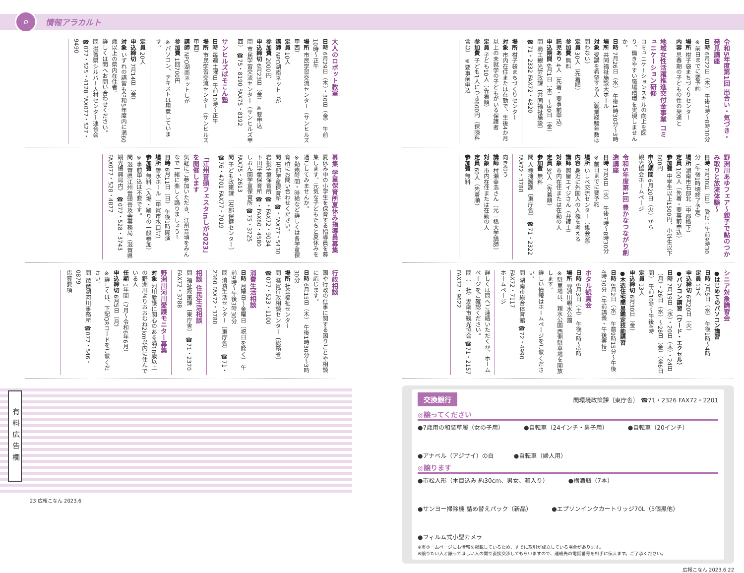⌕
情報アラカルト
場所 柑子袋まちづくりセンター
対象 市内在住または在勤で、生後4か月以上の未就学の子どもがいる保護者
定員 子ども10人（先着順）
参加費 子ども1人につき600円（保険料含む） ※要事前申込
地域女性活躍推進交付金事業 コミュニケーション研修
コミュニケーションスキルの向上を図り、働きやすい職場環境を実現しませんか。
日時 7月26日（水） 午後1時30分～3時
場所 共同福祉施設大ホール
対象 受講を希望する人（就業経験年数は問わない）
定員 30人（先着順）
参加費 無料
託児あり 4人（先着・要事前申込）
申込期間 6月1日（木）～30日（金）
問 商工観光労政課〔共同福祉施設〕 ☎71・2332 FAX72・4820
令和5年度第1回 出合い・気づき・発見講座
日時 6月22日（木） 午後7時～8時30分 ※前日までに要予約
場所 柑子袋まちづくりセンター
内容 思春期の子どもの性の発達と
向き合う
講師 村瀬幸浩さん（元一橋大学講師）
対象 市内在住または在勤の人
定員 60人（先着順）
参加費 無料
令和5年度第1回 豊かなつながり創造講座
日時 7月4日（火） 午後7時～8時30分 ※前日までに要予約
場所 いしべ交流センター（集会室）
内容 身近に外国人の人権を考える
講師 照屋エイジさん（弁護士）
対象 市内在住または在勤の人
定員 30人（先着順）
参加費 無料
問 人権擁護課〔東庁舎〕 ☎71・2322 FAX72・3788
野洲川あゆフェア～親子で鮎のつかみ取りと放流体験～
日時 7月30日（日） 受付：午前9時30分（午後1時頃終了予定）
場所 湖南市石部北（中郡橋下）
定員 100人（先着・要事前申込）
参加費 中学生以上1500円、小学生以下800円
申込期間 6月20日（火）から
観光協会ホームページ
詳しくは問へご連絡いただくか、ホームページをご確認ください。
問（一社）湖南市観光協会 ☎71・2157 FAX72・9622
ホタル観賞会
日時 6月3日（土） 午後7時～9時
場所 野洲川親水公園
※駐車場は、親水公園西側駐車場を開放します。
詳しい情報はホームページをご覧ください。
問 湖南市総合体育館 ☎72・4990 FAX72・7117
ホームページ
シニア対象講習会
●はじめてのパソコン講習
日時 7月5日（水） 午後1時～4時
定員 13人
申込締切 6月20日（火）
●パソコン講習（ワード・エクセル）
日時 7月19日（水）・20日（木）・24日（月）・26日（水）～28日（金）（全6日間） 午前10時～午後4時
定員 13人
申込締切 6月30日（金）
●木造住宅簡易鑑定技能講習
日時 8月2日（水） 午前9時15分～午後4時30分（午前講義・午後実技）
交換銀行 問環境政策課〔東庁舎〕 ☎71・2326 FAX72・2201
◎譲ってください
●7歳用の和装草履（女の子用） ●自転車（24インチ・男子用） ●自転車（20インチ） ●アナベル（アジサイ）の白 ●自転車（婦人用）
◎譲ります
●市松人形（木目込み 約30cm、男女、箱入り） ●梅酒瓶（7本） ●サンヨー掃除機 詰め替えパック（新品） ●エプソンインクカートリッジ70L（5個黒他） ●フィルム式小型カメラ
※市ホームページにも情報を掲載しているため、すでに取引が成立している場合があります。
※譲りたい人と譲ってほしい人の間で直接交渉してもらいますので、連絡先の電話番号を相手に伝えます。ご了承ください。
広報こなん 2023.6 22
定員 20人
申込締切 7月14日（金）
対象 いずれの講習も令和5年度内に満60歳以上の県内在住者。
詳しくは問へお問い合わせください。
問 滋賀県シルバー人材センター連合会 ☎077・525・4128 FAX077・527・9490
サンヒルズぱそこん塾
日時 毎週土曜日 午前10時～正午
場所 市民学習交流センター（サンヒルズ甲西）
講師 NPO湖南ネットしが
参加費 1回700円
※パソコン、テキストは用意しています。
大人のロボット教室
日時 6月29日（木）・30日（金） 午前10時～正午
場所 市民学習交流センター（サンヒルズ甲西）
定員 10人
講師 NPO湖南ネットしが
参加費 2000円
申込締切 6月23日（金） ※要申込
問 市民学習交流センター（サンヒルズ甲西） ☎75・8190 FAX75・8192
「江州音頭フェスタinしが2023」を開催します
気軽にご参加いただき、江州音頭をみんなで一緒に楽しく踊りましょう！
日時 6月11日（日） 午後1時開演
場所 碧水ホール（甲賀市水口町）
参加費 無料（入場・踊りの一般参加）
※事前申込は不要です。
問 滋賀県江州音頭普及会事務局（滋賀県観光振興局内） ☎077・528・3743 FAX077・528・4877
募集 学童保育所夏休み指導員募集
夏休み中の小学生を保育する指導員を募集します。元気な子どもたちと夏休みを過ごしてみませんか。
※勤務時間・時給など詳しくは各学童保育所にお問い合わせください。
問 石部学童保育所 ☎・FAX77・5430
岩根学童保育所 ☎・FAX72・9034
下田学童保育所 ☎・FAX60・4580
しおん園学童保育所 ☎75・3725 FAX75・2613
問 子ども政策課〔石部保健センター〕 ☎76・4701 FAX77・7019
野洲川河川愛護モニター募集
対象 河川愛護に関心のある満18歳以上の野洲川よりおおむね2km以内に住んでいる人
任期 1年間（7月～令和6年6月）
申込締切 6月5日（月）
※詳しくは、下記QRコードをご覧ください。
問 琵琶湖河川事務所 ☎077・546・0879
応募要項
相談 住民生活相談
問 福祉政策課〔東庁舎〕 ☎71・2370 FAX72・3788
消費生活相談
日時 月曜日～金曜日（祝日を除く） 午前9時～午後3時30分
問 消費生活センター〔東庁舎〕 ☎71・2360 FAX72・3788
行政相談
国や行政の仕事に関する困りごとや相談に応じます。
日時 6月15日（木） 午後1時30分～3時30分
場所 社会福祉センター
問 滋賀行政相談センター〔総務省〕 ☎077・523・1100
有料広告欄
23 広報こなん 2023.6